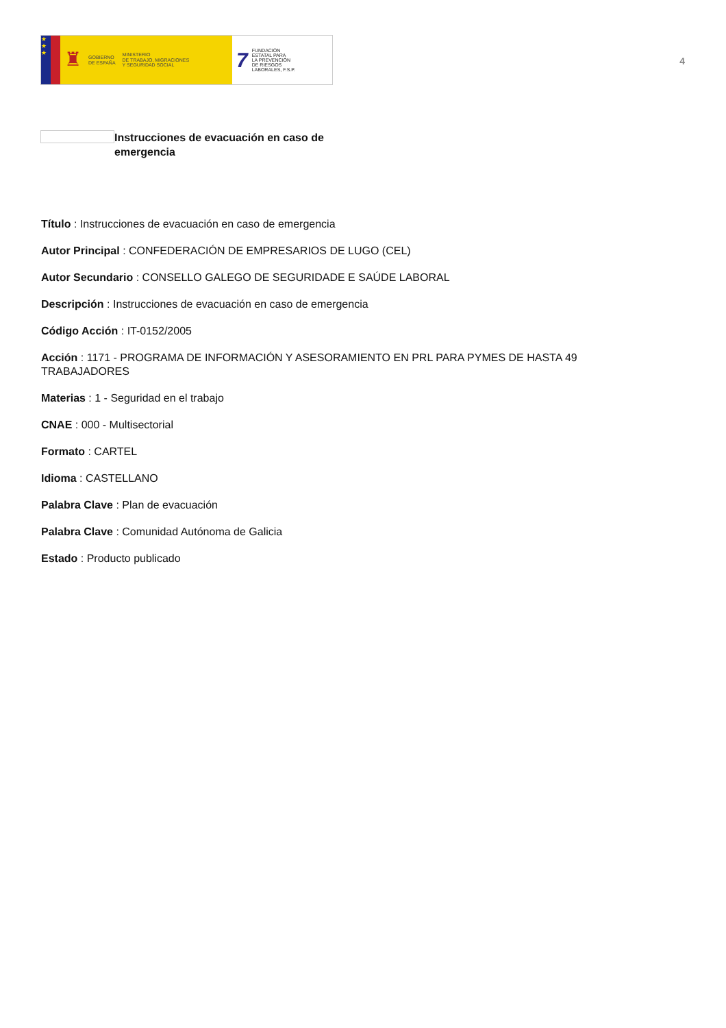★
★
★
♜
GOBIERNO
DE ESPAÑA
MINISTERIO
DE TRABAJO, MIGRACIONES
Y SEGURIDAD SOCIAL
7
FUNDACIÓN
ESTATAL PARA
LA PREVENCIÓN
DE RIESGOS
LABORALES, F.S.P.
4
Instrucciones de evacuación en caso de emergencia
Título : Instrucciones de evacuación en caso de emergencia
Autor Principal : CONFEDERACIÓN DE EMPRESARIOS DE LUGO (CEL)
Autor Secundario : CONSELLO GALEGO DE SEGURIDADE E SAÚDE LABORAL
Descripción : Instrucciones de evacuación en caso de emergencia
Código Acción : IT-0152/2005
Acción : 1171 - PROGRAMA DE INFORMACIÓN Y ASESORAMIENTO EN PRL PARA PYMES DE HASTA 49 TRABAJADORES
Materias : 1 - Seguridad en el trabajo
CNAE : 000 - Multisectorial
Formato : CARTEL
Idioma : CASTELLANO
Palabra Clave : Plan de evacuación
Palabra Clave : Comunidad Autónoma de Galicia
Estado : Producto publicado